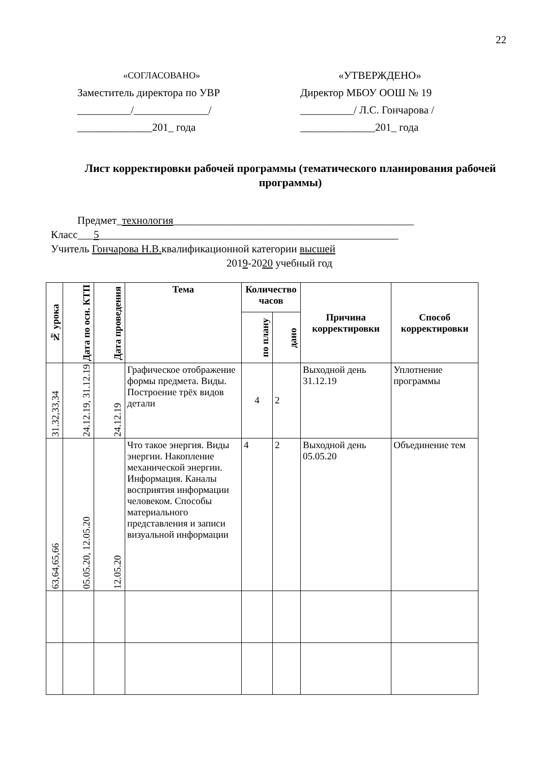22
«СОГЛАСОВАНО»
Заместитель директора по УВР
__________/______________/
______________201_ года
«УТВЕРЖДЕНО»
Директор МБОУ ООШ № 19
__________/ Л.С. Гончарова /
______________201_ года
Лист корректировки рабочей программы (тематического планирования рабочей программы)
Предмет_технология_____________________________________________
Класс___5________________________________________________________
Учитель Гончарова Н.В. квалификационной категории высшей
2019-2020 учебный год
| № урока | Дата по осн. КТП | Дата проведения | Тема | Количество часов | | Причина корректировки | Способ корректировки |
| --- | --- | --- | --- | --- | --- | --- | --- |
| | | | | по плану | дано | | |
| 31.32,33,34 | 24.12.19, 31.12.19 | 24.12.19 | Графическое отображение формы предмета. Виды. Построение трёх видов детали | 4 | 2 | Выходной день 31.12.19 | Уплотнение программы |
| 63,64,65,66 | 05.05.20, 12.05.20 | 12.05.20 | Что такое энергия. Виды энергии. Накопление механической энергии. Информация. Каналы восприятия информации человеком. Способы материального представления и записи визуальной информации | 4 | 2 | Выходной день 05.05.20 | Объединение тем |